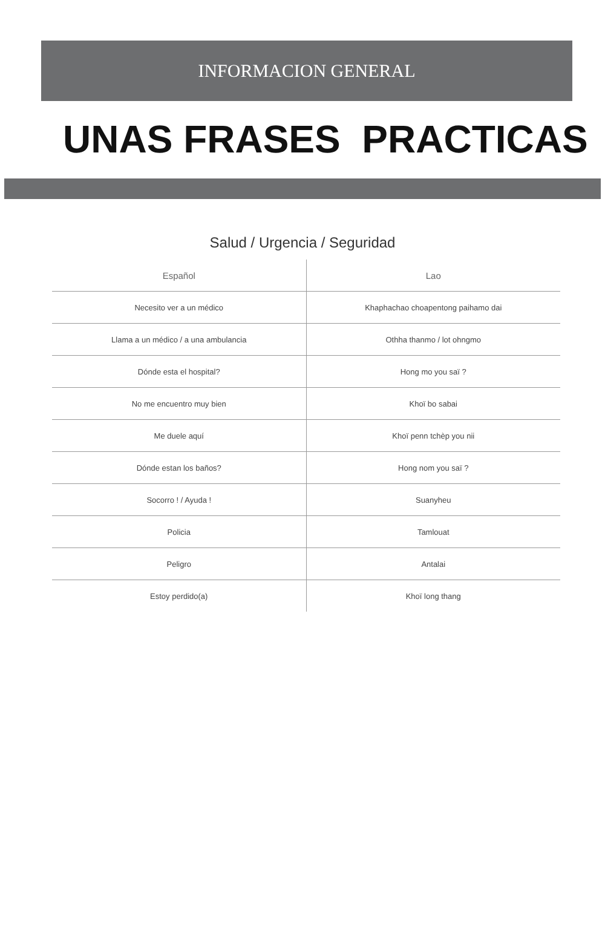INFORMACION GENERAL
UNAS FRASES PRACTICAS
Salud / Urgencia / Seguridad
| Español | Lao |
| --- | --- |
| Necesito ver a un médico | Khaphachao choapentong paihamo dai |
| Llama a un médico / a una ambulancia | Othha thanmo / lot ohngmo |
| Dónde esta el hospital? | Hong mo you saï ? |
| No me encuentro muy bien | Khoï bo sabai |
| Me duele aquí | Khoï penn tchèp you nii |
| Dónde estan los baños? | Hong nom you saï ? |
| Socorro ! / Ayuda ! | Suanyheu |
| Policia | Tamlouat |
| Peligro | Antalai |
| Estoy perdido(a) | Khoï long thang |